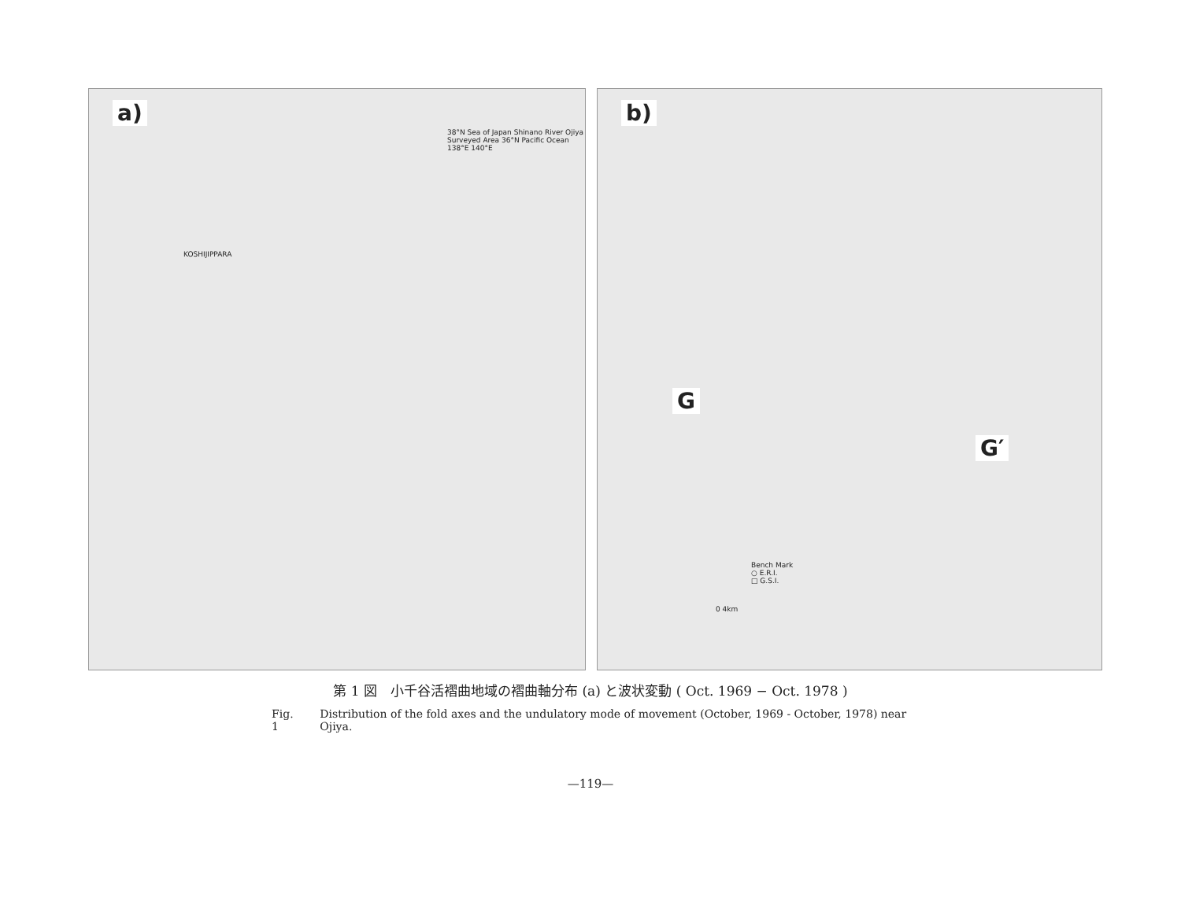a)
38°N Sea of Japan Shinano River Ojiya Surveyed Area 36°N Pacific Ocean 138°E 140°E
KOSHIJIPPARA
b)
G
G′
Bench Mark
○ E.R.I.
□ G.S.I.
0 4km
第 1 図　小千谷活褶曲地域の褶曲軸分布 (a) と波状変動 ( Oct. 1969 − Oct. 1978 )
Fig. 1 Distribution of the fold axes and the undulatory mode of movement (October, 1969 - October, 1978) near Ojiya.
—119—